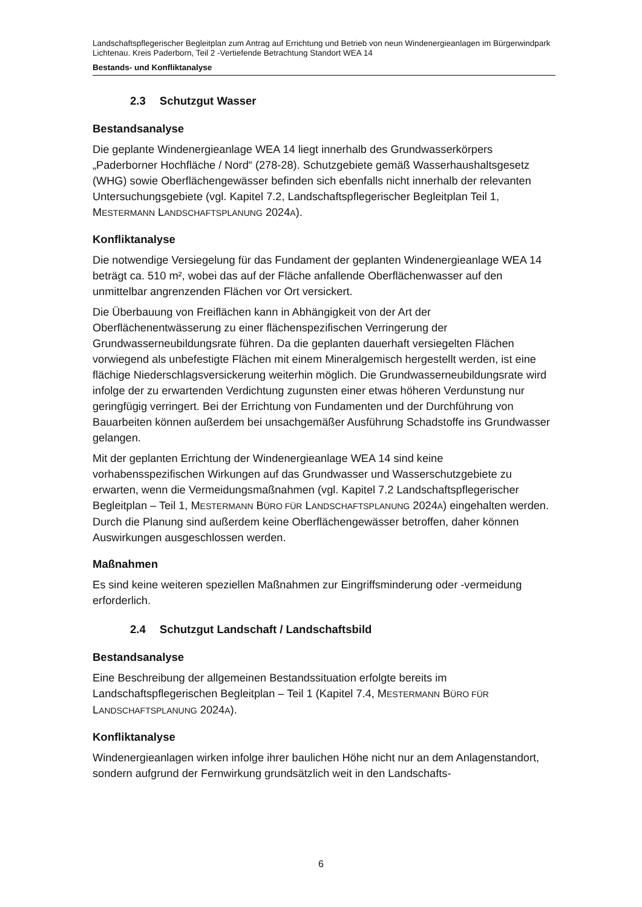Landschaftspflegerischer Begleitplan zum Antrag auf Errichtung und Betrieb von neun Windenergieanlagen im Bürgerwindpark Lichtenau. Kreis Paderborn, Teil 2 -Vertiefende Betrachtung Standort WEA 14
Bestands- und Konfliktanalyse
2.3 Schutzgut Wasser
Bestandsanalyse
Die geplante Windenergieanlage WEA 14 liegt innerhalb des Grundwasserkörpers „Paderborner Hochfläche / Nord“ (278-28). Schutzgebiete gemäß Wasserhaushaltsgesetz (WHG) sowie Oberflächengewässer befinden sich ebenfalls nicht innerhalb der relevanten Untersuchungsgebiete (vgl. Kapitel 7.2, Landschaftspflegerischer Begleitplan Teil 1, MESTERMANN LANDSCHAFTSPLANUNG 2024A).
Konfliktanalyse
Die notwendige Versiegelung für das Fundament der geplanten Windenergieanlage WEA 14 beträgt ca. 510 m², wobei das auf der Fläche anfallende Oberflächenwasser auf den unmittelbar angrenzenden Flächen vor Ort versickert.
Die Überbauung von Freiflächen kann in Abhängigkeit von der Art der Oberflächenentwässerung zu einer flächenspezifischen Verringerung der Grundwasserneubildungsrate führen. Da die geplanten dauerhaft versiegelten Flächen vorwiegend als unbefestigte Flächen mit einem Mineralgemisch hergestellt werden, ist eine flächige Niederschlagsversickerung weiterhin möglich. Die Grundwasserneubildungsrate wird infolge der zu erwartenden Verdichtung zugunsten einer etwas höheren Verdunstung nur geringfügig verringert. Bei der Errichtung von Fundamenten und der Durchführung von Bauarbeiten können außerdem bei unsachgemäßer Ausführung Schadstoffe ins Grundwasser gelangen.
Mit der geplanten Errichtung der Windenergieanlage WEA 14 sind keine vorhabensspezifischen Wirkungen auf das Grundwasser und Wasserschutzgebiete zu erwarten, wenn die Vermeidungsmaßnahmen (vgl. Kapitel 7.2 Landschaftspflegerischer Begleitplan – Teil 1, MESTERMANN BÜRO FÜR LANDSCHAFTSPLANUNG 2024A) eingehalten werden. Durch die Planung sind außerdem keine Oberflächengewässer betroffen, daher können Auswirkungen ausgeschlossen werden.
Maßnahmen
Es sind keine weiteren speziellen Maßnahmen zur Eingriffsminderung oder -vermeidung erforderlich.
2.4 Schutzgut Landschaft / Landschaftsbild
Bestandsanalyse
Eine Beschreibung der allgemeinen Bestandssituation erfolgte bereits im Landschaftspflegerischen Begleitplan – Teil 1 (Kapitel 7.4, MESTERMANN BÜRO FÜR LANDSCHAFTSPLANUNG 2024A).
Konfliktanalyse
Windenergieanlagen wirken infolge ihrer baulichen Höhe nicht nur an dem Anlagenstandort, sondern aufgrund der Fernwirkung grundsätzlich weit in den Landschafts-
6